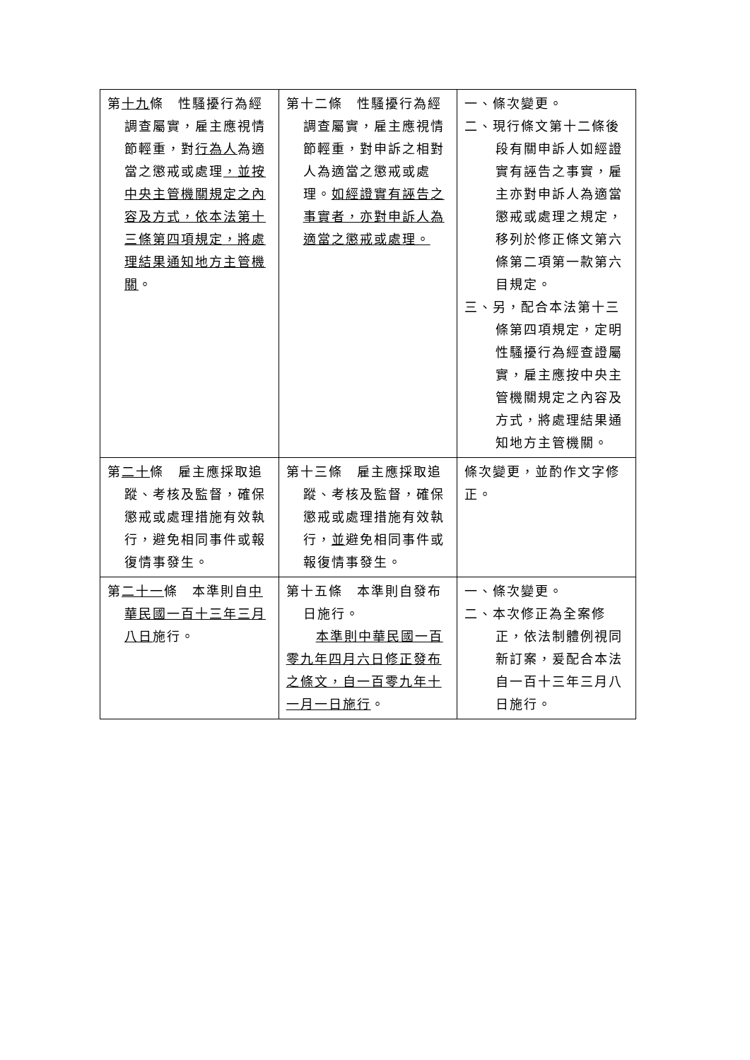| 第 十九 條 性騷擾行為經調查屬實，雇主應視情節輕重，對 行為人 為適當之懲戒或處理 ，並按中央主管機關規定之內容及方式，依本法第十三條第四項規定，將處理結果通知地方主管機關 。 | 第十二條 性騷擾行為經調查屬實，雇主應視情節輕重，對申訴之相對人為適當之懲戒或處理。 如經證實有誣告之事實者，亦對申訴人為適當之懲戒或處理。 | 一、條次變更。 二、現行條文第十二條後段有關申訴人如經證實有誣告之事實，雇主亦對申訴人為適當懲戒或處理之規定，移列於修正條文第六條第二項第一款第六目規定。 三、另，配合本法第十三條第四項規定，定明性騷擾行為經查證屬實，雇主應按中央主管機關規定之內容及方式，將處理結果通知地方主管機關。 |
| 第 二十 條 雇主應採取追蹤、考核及監督，確保懲戒或處理措施有效執行，避免相同事件或報復情事發生。 | 第十三條 雇主應採取追蹤、考核及監督，確保懲戒或處理措施有效執行， 並 避免相同事件或報復情事發生。 | 條次變更，並酌作文字修正。 |
| 第 二十一 條 本準則自 中華民國一百十三年三月八日 施行。 | 第十五條 本準則自發布日施行。 本準則中華民國一百零九年四月六日修正發布之條文，自一百零九年十一月一日施行 。 | 一、條次變更。 二、本次修正為全案修正，依法制體例視同新訂案，爰配合本法自一百十三年三月八日施行。 |